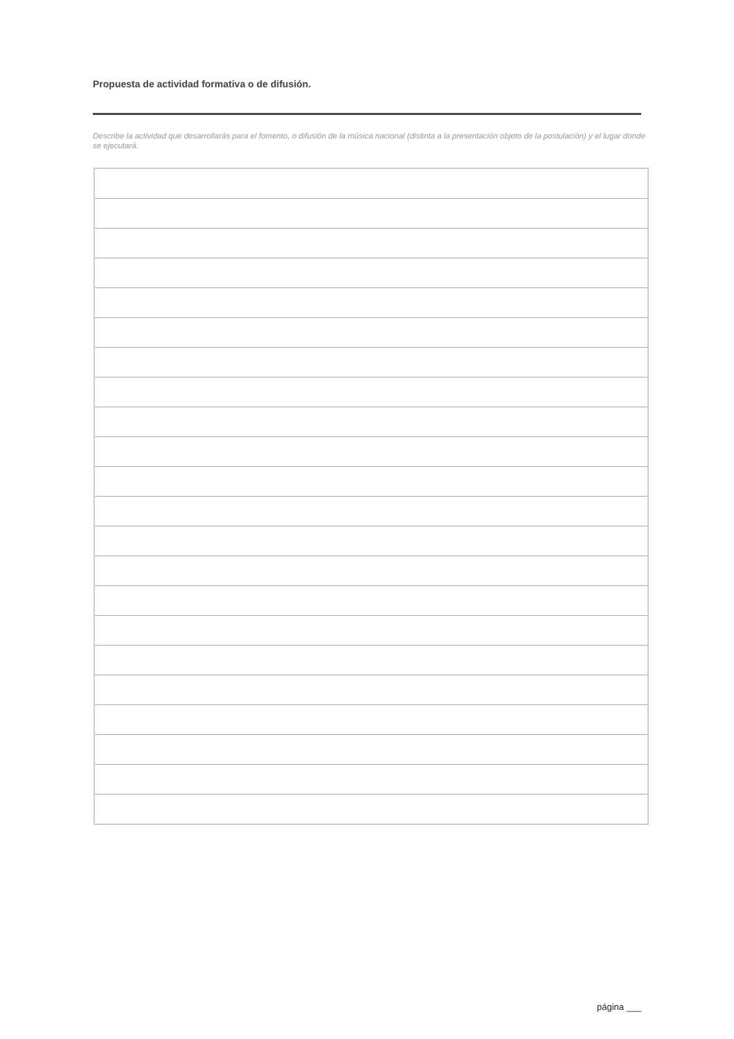Propuesta de actividad formativa o de difusión.
Describe la actividad que desarrollarás para el fomento, o difusión de la música nacional (distinta a la presentación objeto de la postulación) y el lugar donde se ejecutará.
página ___